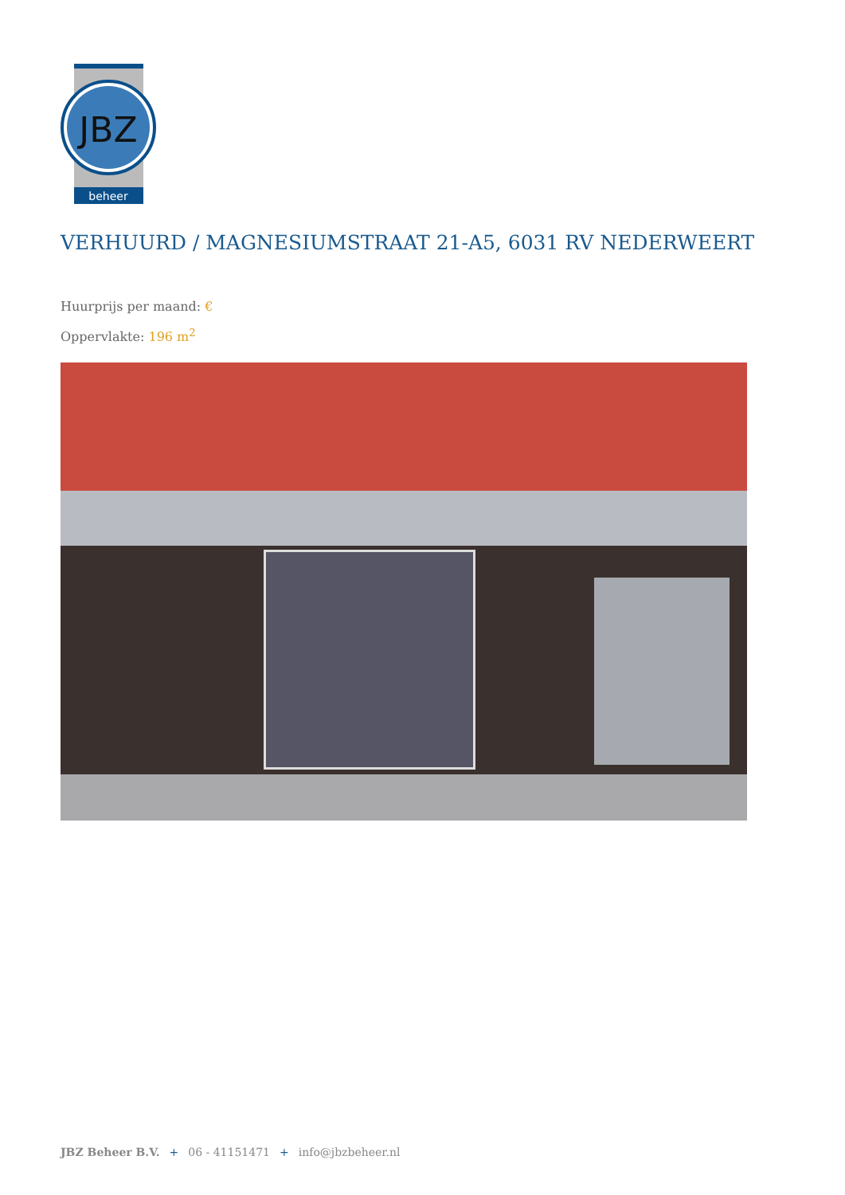JBZ
beheer
VERHUURD / MAGNESIUMSTRAAT 21-A5, 6031 RV NEDERWEERT
Huurprijs per maand: €
Oppervlakte: 196 m<sup>2</sup>
JBZ Beheer B.V. + 06 - 41151471 + info@jbzbeheer.nl